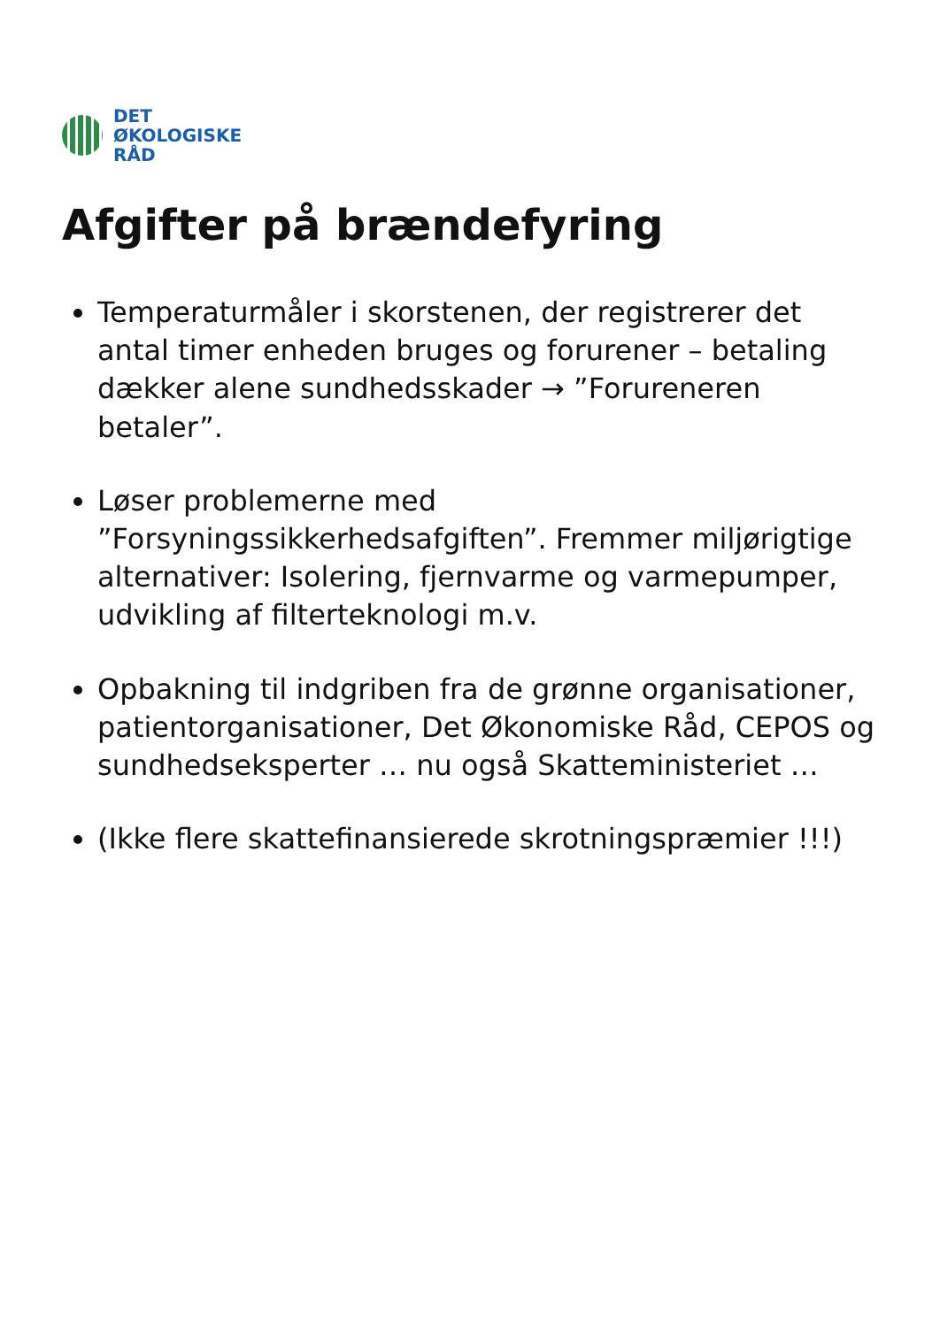DET
ØKOLOGISKE
RÅD
Afgifter på brændefyring
Temperaturmåler i skorstenen, der registrerer det antal timer enheden bruges og forurener – betaling dækker alene sundhedsskader → ”Forureneren betaler”.
Løser problemerne med ”Forsyningssikkerhedsafgiften”. Fremmer miljørigtige alternativer: Isolering, fjernvarme og varmepumper, udvikling af filterteknologi m.v.
Opbakning til indgriben fra de grønne organisationer, patientorganisationer, Det Økonomiske Råd, CEPOS og sundhedseksperter … nu også Skatteministeriet …
(Ikke flere skattefinansierede skrotningspræmier !!!)